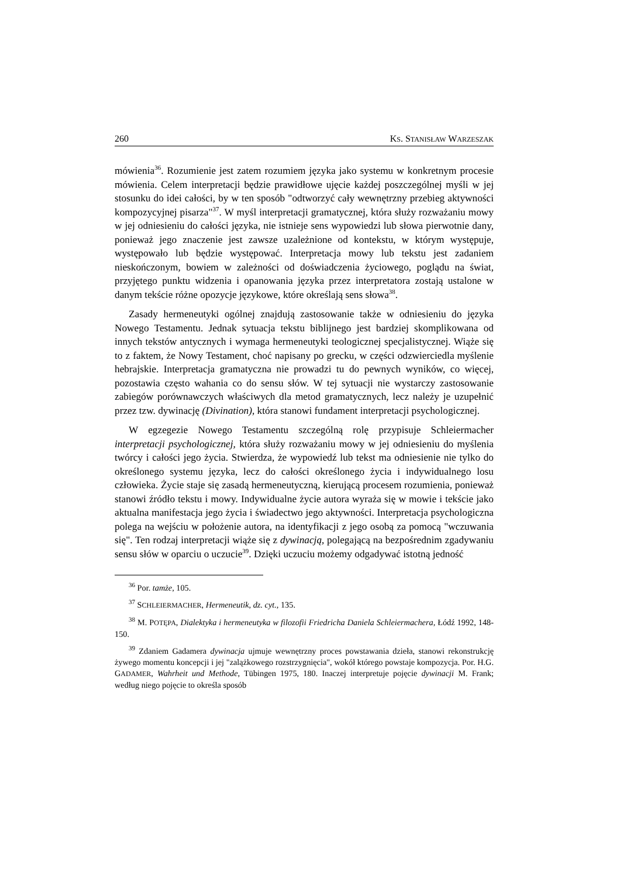260 KS. STANISŁAW WARZESZAK
mówienia<sup>36</sup>. Rozumienie jest zatem rozumiem języka jako systemu w konkretnym procesie mówienia. Celem interpretacji będzie prawidłowe ujęcie każdej poszczególnej myśli w jej stosunku do idei całości, by w ten sposób "odtworzyć cały wewnętrzny przebieg aktywności kompozycyjnej pisarza"<sup>37</sup>. W myśl interpretacji gramatycznej, która służy rozważaniu mowy w jej odniesieniu do całości języka, nie istnieje sens wypowiedzi lub słowa pierwotnie dany, ponieważ jego znaczenie jest zawsze uzależnione od kontekstu, w którym występuje, występowało lub będzie występować. Interpretacja mowy lub tekstu jest zadaniem nieskończonym, bowiem w zależności od doświadczenia życiowego, poglądu na świat, przyjętego punktu widzenia i opanowania języka przez interpretatora zostają ustalone w danym tekście różne opozycje językowe, które określają sens słowa<sup>38</sup>.
Zasady hermeneutyki ogólnej znajdują zastosowanie także w odniesieniu do języka Nowego Testamentu. Jednak sytuacja tekstu biblijnego jest bardziej skomplikowana od innych tekstów antycznych i wymaga hermeneutyki teologicznej specjalistycznej. Wiąże się to z faktem, że Nowy Testament, choć napisany po grecku, w części odzwierciedla myślenie hebrajskie. Interpretacja gramatyczna nie prowadzi tu do pewnych wyników, co więcej, pozostawia często wahania co do sensu słów. W tej sytuacji nie wystarczy zastosowanie zabiegów porównawczych właściwych dla metod gramatycznych, lecz należy je uzupełnić przez tzw. dywinację (Divination), która stanowi fundament interpretacji psychologicznej.
W egzegezie Nowego Testamentu szczególną rolę przypisuje Schleiermacher interpretacji psychologicznej, która służy rozważaniu mowy w jej odniesieniu do myślenia twórcy i całości jego życia. Stwierdza, że wypowiedź lub tekst ma odniesienie nie tylko do określonego systemu języka, lecz do całości określonego życia i indywidualnego losu człowieka. Życie staje się zasadą hermeneutyczną, kierującą procesem rozumienia, ponieważ stanowi źródło tekstu i mowy. Indywidualne życie autora wyraża się w mowie i tekście jako aktualna manifestacja jego życia i świadectwo jego aktywności. Interpretacja psychologiczna polega na wejściu w położenie autora, na identyfikacji z jego osobą za pomocą "wczuwania się". Ten rodzaj interpretacji wiąże się z dywinacją, polegającą na bezpośrednim zgadywaniu sensu słów w oparciu o uczucie<sup>39</sup>. Dzięki uczuciu możemy odgadywać istotną jedność
<sup>36</sup> Por. tamże, 105.
<sup>37</sup> SCHLEIERMACHER, Hermeneutik, dz. cyt., 135.
<sup>38</sup> M. POTĘPA, Dialektyka i hermeneutyka w filozofii Friedricha Daniela Schleiermachera, Łódź 1992, 148-150.
<sup>39</sup> Zdaniem Gadamera dywinacja ujmuje wewnętrzny proces powstawania dzieła, stanowi rekonstrukcję żywego momentu koncepcji i jej "zalążkowego rozstrzygnięcia", wokół którego powstaje kompozycja. Por. H.G. GADAMER, Wahrheit und Methode, Tübingen 1975, 180. Inaczej interpretuje pojęcie dywinacji M. Frank; według niego pojęcie to określa sposób